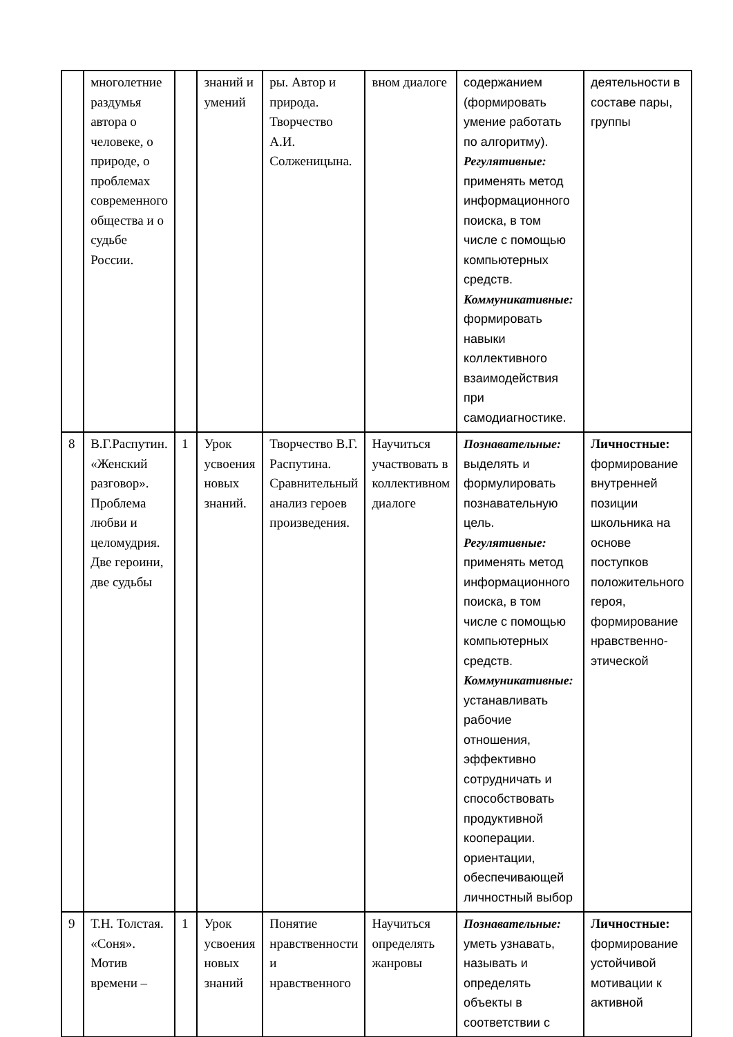| | многолетние раздумья автора о человеке, о природе, о проблемах современного общества и о судьбе России. | | знаний и умений | ры. Автор и природа. Творчество А.И. Солженицына. | вном диалоге | содержанием (формировать умение работать по алгоритму). Регулятивные: применять метод информационного поиска, в том числе с помощью компьютерных средств. Коммуникативные: формировать навыки коллективного взаимодействия при самодиагностике. | деятельности в составе пары, группы |
| 8 | В.Г.Распутин. «Женский разговор». Проблема любви и целомудрия. Две героини, две судьбы | 1 | Урок усвоения новых знаний. | Творчество В.Г. Распутина. Сравнительный анализ героев произведения. | Научиться участвовать в коллективном диалоге | Познавательные: выделять и формулировать познавательную цель. Регулятивные: применять метод информационного поиска, в том числе с помощью компьютерных средств. Коммуникативные: устанавливать рабочие отношения, эффективно сотрудничать и способствовать продуктивной кооперации. ориентации, обеспечивающей личностный выбор | Личностные: формирование внутренней позиции школьника на основе поступков положительного героя, формирование нравственно-этической |
| 9 | Т.Н. Толстая. «Соня». Мотив времени – | 1 | Урок усвоения новых знаний | Понятие нравственности и нравственного | Научиться определять жанровы | Познавательные: уметь узнавать, называть и определять объекты в соответствии с | Личностные: формирование устойчивой мотивации к активной |